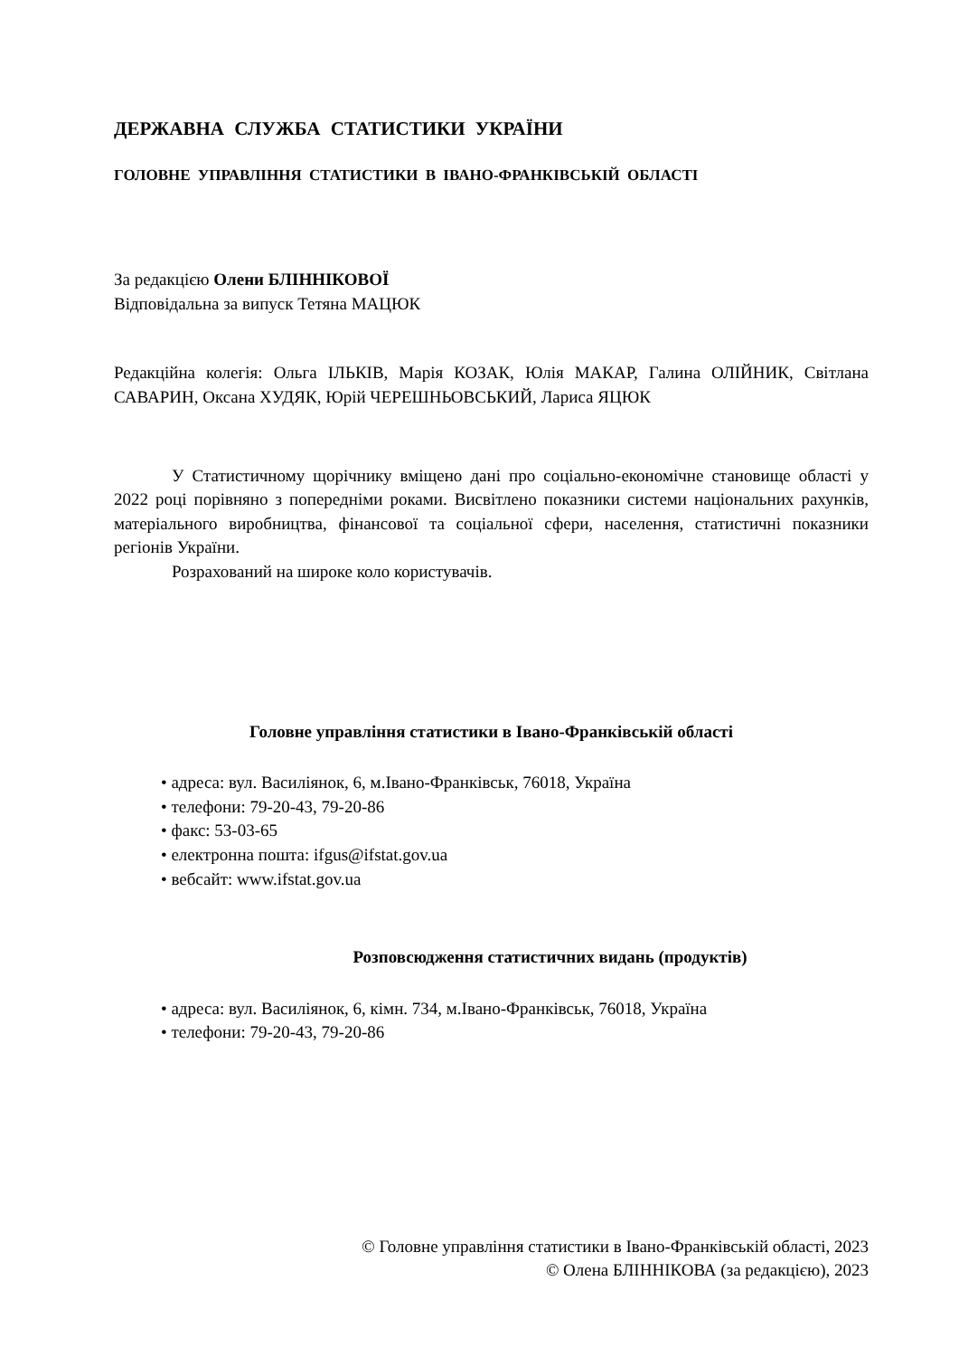ДЕРЖАВНА СЛУЖБА СТАТИСТИКИ УКРАЇНИ
ГОЛОВНЕ УПРАВЛІННЯ СТАТИСТИКИ В ІВАНО-ФРАНКІВСЬКІЙ ОБЛАСТІ
За редакцією Олени БЛІННІКОВОЇ
Відповідальна за випуск Тетяна МАЦЮК
Редакційна колегія: Ольга ІЛЬКІВ, Марія КОЗАК, Юлія МАКАР, Галина ОЛІЙНИК, Світлана САВАРИН, Оксана ХУДЯК, Юрій ЧЕРЕШНЬОВСЬКИЙ, Лариса ЯЦЮК
У Статистичному щорічнику вміщено дані про соціально-економічне становище області у 2022 році порівняно з попередніми роками. Висвітлено показники системи національних рахунків, матеріального виробництва, фінансової та соціальної сфери, населення, статистичні показники регіонів України.
Розрахований на широке коло користувачів.
Головне управління статистики в Івано-Франківській області
• адреса: вул. Василіянок, 6, м.Івано-Франківськ, 76018, Україна
• телефони: 79-20-43, 79-20-86
• факс: 53-03-65
• електронна пошта: ifgus@ifstat.gov.ua
• вебсайт: www.ifstat.gov.ua
Розповсюдження статистичних видань (продуктів)
• адреса: вул. Василіянок, 6, кімн. 734, м.Івано-Франківськ, 76018, Україна
• телефони: 79-20-43, 79-20-86
© Головне управління статистики в Івано-Франківській області, 2023
© Олена БЛІННІКОВА (за редакцією), 2023